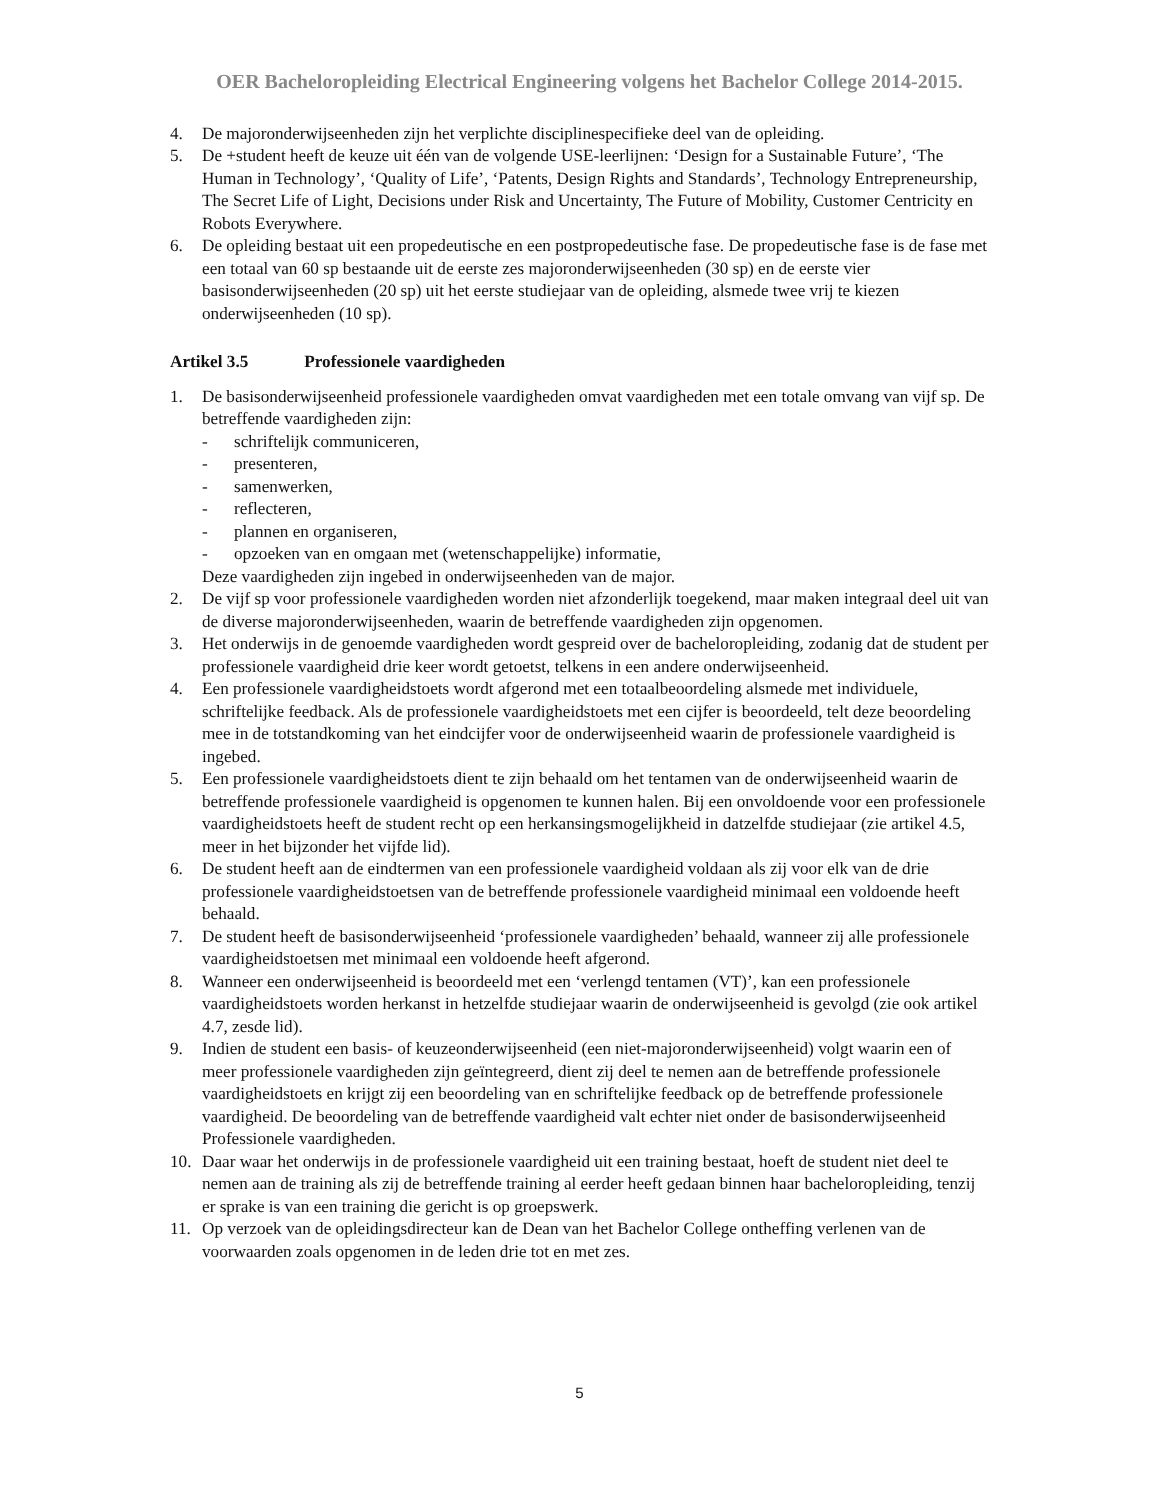OER Bacheloropleiding Electrical Engineering volgens het Bachelor College 2014-2015.
4. De majoronderwijseenheden zijn het verplichte disciplinespecifieke deel van de opleiding.
5. De +student heeft de keuze uit één van de volgende USE-leerlijnen: ‘Design for a Sustainable Future’, ‘The Human in Technology’, ‘Quality of Life’, ‘Patents, Design Rights and Standards’, Technology Entrepreneurship, The Secret Life of Light, Decisions under Risk and Uncertainty, The Future of Mobility, Customer Centricity en Robots Everywhere.
6. De opleiding bestaat uit een propedeutische en een postpropedeutische fase. De propedeutische fase is de fase met een totaal van 60 sp bestaande uit de eerste zes majoronderwijseenheden (30 sp) en de eerste vier basisonderwijseenheden (20 sp) uit het eerste studiejaar van de opleiding, alsmede twee vrij te kiezen onderwijseenheden (10 sp).
Artikel 3.5 Professionele vaardigheden
1. De basisonderwijseenheid professionele vaardigheden omvat vaardigheden met een totale omvang van vijf sp. De betreffende vaardigheden zijn:
- schriftelijk communiceren,
- presenteren,
- samenwerken,
- reflecteren,
- plannen en organiseren,
- opzoeken van en omgaan met (wetenschappelijke) informatie,
Deze vaardigheden zijn ingebed in onderwijseenheden van de major.
2. De vijf sp voor professionele vaardigheden worden niet afzonderlijk toegekend, maar maken integraal deel uit van de diverse majoronderwijseenheden, waarin de betreffende vaardigheden zijn opgenomen.
3. Het onderwijs in de genoemde vaardigheden wordt gespreid over de bacheloropleiding, zodanig dat de student per professionele vaardigheid drie keer wordt getoetst, telkens in een andere onderwijseenheid.
4. Een professionele vaardigheidstoets wordt afgerond met een totaalbeoordeling alsmede met individuele, schriftelijke feedback. Als de professionele vaardigheidstoets met een cijfer is beoordeeld, telt deze beoordeling mee in de totstandkoming van het eindcijfer voor de onderwijseenheid waarin de professionele vaardigheid is ingebed.
5. Een professionele vaardigheidstoets dient te zijn behaald om het tentamen van de onderwijseenheid waarin de betreffende professionele vaardigheid is opgenomen te kunnen halen. Bij een onvoldoende voor een professionele vaardigheidstoets heeft de student recht op een herkansingsmogelijkheid in datzelfde studiejaar (zie artikel 4.5, meer in het bijzonder het vijfde lid).
6. De student heeft aan de eindtermen van een professionele vaardigheid voldaan als zij voor elk van de drie professionele vaardigheidstoetsen van de betreffende professionele vaardigheid minimaal een voldoende heeft behaald.
7. De student heeft de basisonderwijseenheid ‘professionele vaardigheden’ behaald, wanneer zij alle professionele vaardigheidstoetsen met minimaal een voldoende heeft afgerond.
8. Wanneer een onderwijseenheid is beoordeeld met een ‘verlengd tentamen (VT)’, kan een professionele vaardigheidstoets worden herkanst in hetzelfde studiejaar waarin de onderwijseenheid is gevolgd (zie ook artikel 4.7, zesde lid).
9. Indien de student een basis- of keuzeonderwijseenheid (een niet-majoronderwijseenheid) volgt waarin een of meer professionele vaardigheden zijn geïntegreerd, dient zij deel te nemen aan de betreffende professionele vaardigheidstoets en krijgt zij een beoordeling van en schriftelijke feedback op de betreffende professionele vaardigheid. De beoordeling van de betreffende vaardigheid valt echter niet onder de basisonderwijseenheid Professionele vaardigheden.
10. Daar waar het onderwijs in de professionele vaardigheid uit een training bestaat, hoeft de student niet deel te nemen aan de training als zij de betreffende training al eerder heeft gedaan binnen haar bacheloropleiding, tenzij er sprake is van een training die gericht is op groepswerk.
11. Op verzoek van de opleidingsdirecteur kan de Dean van het Bachelor College ontheffing verlenen van de voorwaarden zoals opgenomen in de leden drie tot en met zes.
5